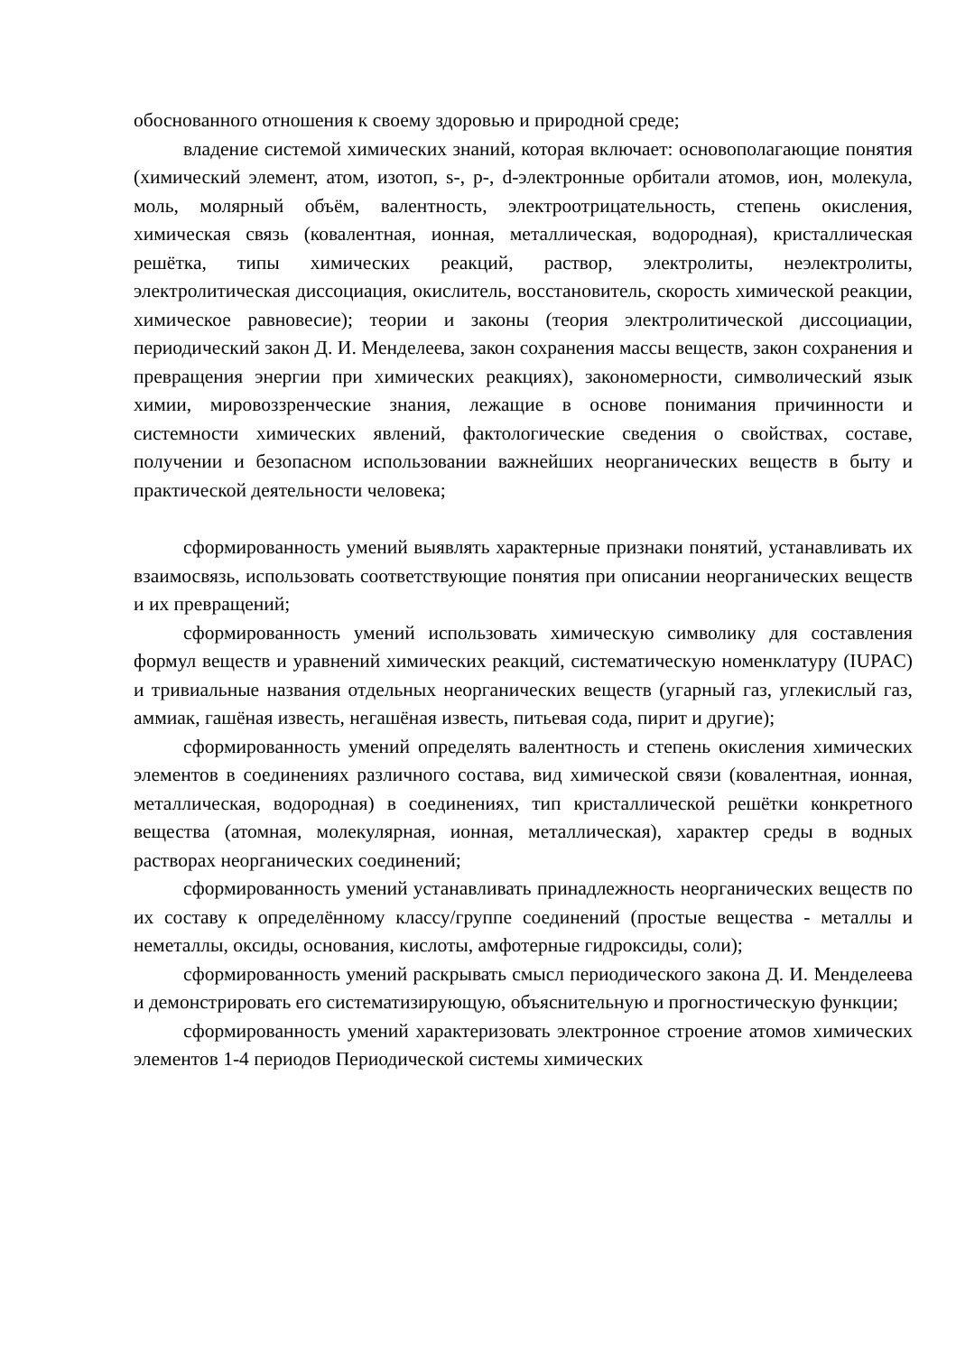обоснованного отношения к своему здоровью и природной среде;
владение системой химических знаний, которая включает: основополагающие понятия (химический элемент, атом, изотоп, s-, p-, d-электронные орбитали атомов, ион, молекула, моль, молярный объём, валентность, электроотрицательность, степень окисления, химическая связь (ковалентная, ионная, металлическая, водородная), кристаллическая решётка, типы химических реакций, раствор, электролиты, неэлектролиты, электролитическая диссоциация, окислитель, восстановитель, скорость химической реакции, химическое равновесие); теории и законы (теория электролитической диссоциации, периодический закон Д. И. Менделеева, закон сохранения массы веществ, закон сохранения и превращения энергии при химических реакциях), закономерности, символический язык химии, мировоззренческие знания, лежащие в основе понимания причинности и системности химических явлений, фактологические сведения о свойствах, составе, получении и безопасном использовании важнейших неорганических веществ в быту и практической деятельности человека;
сформированность умений выявлять характерные признаки понятий, устанавливать их взаимосвязь, использовать соответствующие понятия при описании неорганических веществ и их превращений;
сформированность умений использовать химическую символику для составления формул веществ и уравнений химических реакций, систематическую номенклатуру (IUPAC) и тривиальные названия отдельных неорганических веществ (угарный газ, углекислый газ, аммиак, гашёная известь, негашёная известь, питьевая сода, пирит и другие);
сформированность умений определять валентность и степень окисления химических элементов в соединениях различного состава, вид химической связи (ковалентная, ионная, металлическая, водородная) в соединениях, тип кристаллической решётки конкретного вещества (атомная, молекулярная, ионная, металлическая), характер среды в водных растворах неорганических соединений;
сформированность умений устанавливать принадлежность неорганических веществ по их составу к определённому классу/группе соединений (простые вещества - металлы и неметаллы, оксиды, основания, кислоты, амфотерные гидроксиды, соли);
сформированность умений раскрывать смысл периодического закона Д. И. Менделеева и демонстрировать его систематизирующую, объяснительную и прогностическую функции;
сформированность умений характеризовать электронное строение атомов химических элементов 1-4 периодов Периодической системы химических